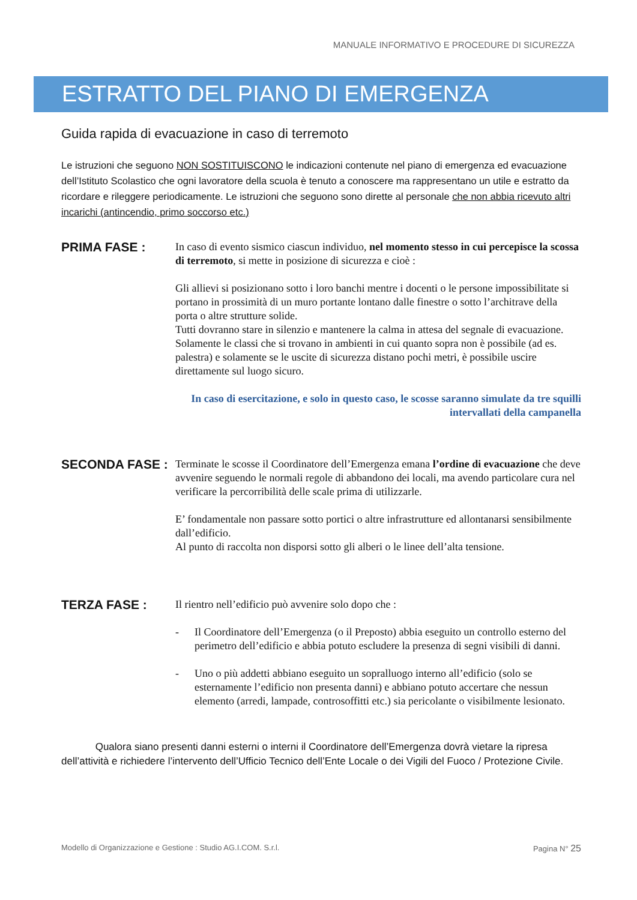MANUALE INFORMATIVO E PROCEDURE DI SICUREZZA
ESTRATTO DEL PIANO DI EMERGENZA
Guida rapida di evacuazione in caso di terremoto
Le istruzioni che seguono NON SOSTITUISCONO le indicazioni contenute nel piano di emergenza ed evacuazione dell’Istituto Scolastico che ogni lavoratore della scuola è tenuto a conoscere ma rappresentano un utile e estratto da ricordare e rileggere periodicamente. Le istruzioni che seguono sono dirette al personale che non abbia ricevuto altri incarichi (antincendio, primo soccorso etc.)
PRIMA FASE :
In caso di evento sismico ciascun individuo, nel momento stesso in cui percepisce la scossa di terremoto, si mette in posizione di sicurezza e cioè :
Gli allievi si posizionano sotto i loro banchi mentre i docenti o le persone impossibilitate si portano in prossimità di un muro portante lontano dalle finestre o sotto l’architrave della porta o altre strutture solide.
Tutti dovranno stare in silenzio e mantenere la calma in attesa del segnale di evacuazione.
Solamente le classi che si trovano in ambienti in cui quanto sopra non è possibile (ad es. palestra) e solamente se le uscite di sicurezza distano pochi metri, è possibile uscire direttamente sul luogo sicuro.
In caso di esercitazione, e solo in questo caso, le scosse saranno simulate da tre squilli intervallati della campanella
SECONDA FASE :
Terminate le scosse il Coordinatore dell’Emergenza emana l’ordine di evacuazione che deve avvenire seguendo le normali regole di abbandono dei locali, ma avendo particolare cura nel verificare la percorribilità delle scale prima di utilizzarle.
E’ fondamentale non passare sotto portici o altre infrastrutture ed allontanarsi sensibilmente dall’edificio.
Al punto di raccolta non disporsi sotto gli alberi o le linee dell’alta tensione.
TERZA FASE :
Il rientro nell’edificio può avvenire solo dopo che :
- Il Coordinatore dell’Emergenza (o il Preposto) abbia eseguito un controllo esterno del perimetro dell’edificio e abbia potuto escludere la presenza di segni visibili di danni.
- Uno o più addetti abbiano eseguito un sopralluogo interno all’edificio (solo se esternamente l’edificio non presenta danni) e abbiano potuto accertare che nessun elemento (arredi, lampade, controsoffitti etc.) sia pericolante o visibilmente lesionato.
Qualora siano presenti danni esterni o interni il Coordinatore dell’Emergenza dovrà vietare la ripresa dell’attività e richiedere l’intervento dell’Ufficio Tecnico dell’Ente Locale o dei Vigili del Fuoco / Protezione Civile.
Modello di Organizzazione e Gestione : Studio AG.I.COM. S.r.l. Pagina N° 25